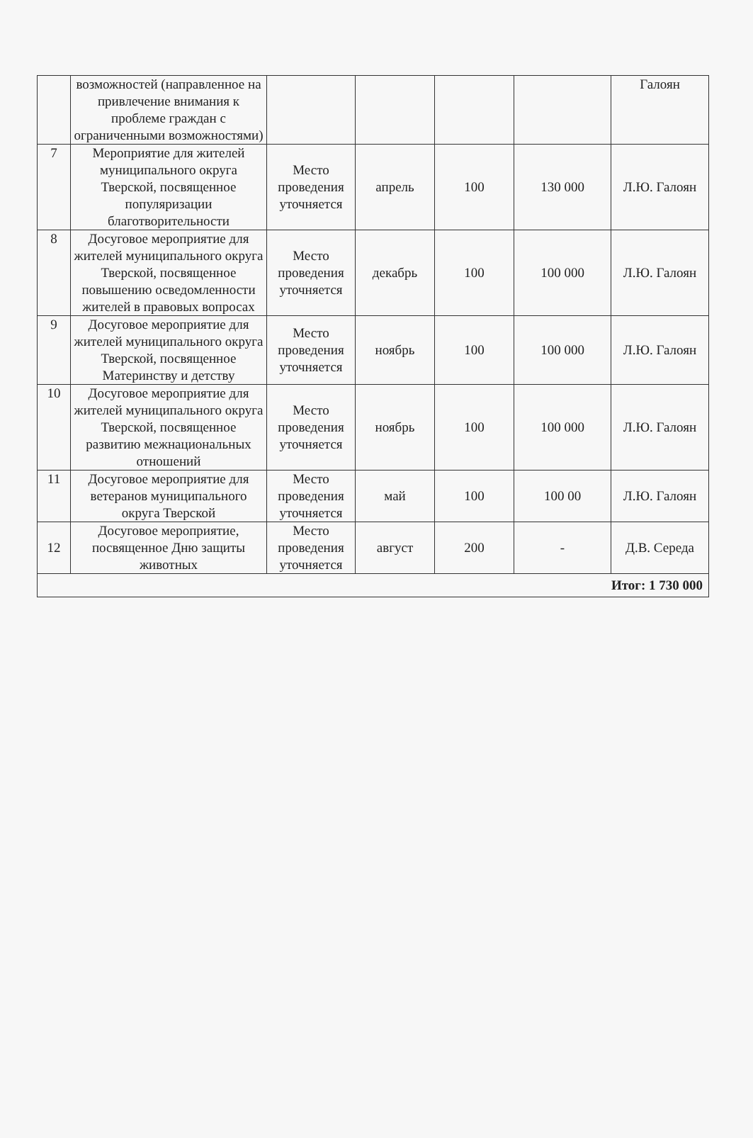| | возможностей (направленное на привлечение внимания к проблеме граждан с ограниченными возможностями) | | | | | Галоян |
| 7 | Мероприятие для жителей муниципального округа Тверской, посвященное популяризации благотворительности | Место проведения уточняется | апрель | 100 | 130 000 | Л.Ю. Галоян |
| 8 | Досуговое мероприятие для жителей муниципального округа Тверской, посвященное повышению осведомленности жителей в правовых вопросах | Место проведения уточняется | декабрь | 100 | 100 000 | Л.Ю. Галоян |
| 9 | Досуговое мероприятие для жителей муниципального округа Тверской, посвященное Материнству и детству | Место проведения уточняется | ноябрь | 100 | 100 000 | Л.Ю. Галоян |
| 10 | Досуговое мероприятие для жителей муниципального округа Тверской, посвященное развитию межнациональных отношений | Место проведения уточняется | ноябрь | 100 | 100 000 | Л.Ю. Галоян |
| 11 | Досуговое мероприятие для ветеранов муниципального округа Тверской | Место проведения уточняется | май | 100 | 100 00 | Л.Ю. Галоян |
| 12 | Досуговое мероприятие, посвященное Дню защиты животных | Место проведения уточняется | август | 200 | - | Д.В. Середа |
| Итог: 1 730 000 | | | | | | |